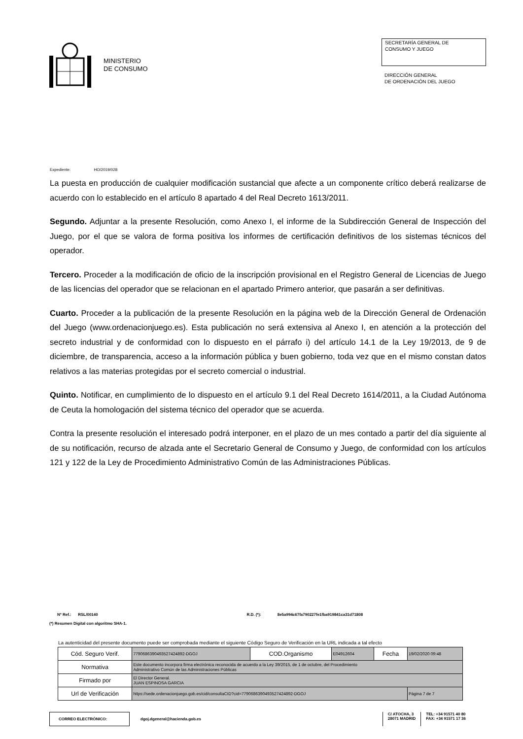MINISTERIO
DE CONSUMO
SECRETARÍA GENERAL DE
CONSUMO Y JUEGO
DIRECCIÓN GENERAL
DE ORDENACIÓN DEL JUEGO
Expediente: HO/2019/028
La puesta en producción de cualquier modificación sustancial que afecte a un componente crítico deberá realizarse de acuerdo con lo establecido en el artículo 8 apartado 4 del Real Decreto 1613/2011.
Segundo. Adjuntar a la presente Resolución, como Anexo I, el informe de la Subdirección General de Inspección del Juego, por el que se valora de forma positiva los informes de certificación definitivos de los sistemas técnicos del operador.
Tercero. Proceder a la modificación de oficio de la inscripción provisional en el Registro General de Licencias de Juego de las licencias del operador que se relacionan en el apartado Primero anterior, que pasarán a ser definitivas.
Cuarto. Proceder a la publicación de la presente Resolución en la página web de la Dirección General de Ordenación del Juego (www.ordenacionjuego.es). Esta publicación no será extensiva al Anexo I, en atención a la protección del secreto industrial y de conformidad con lo dispuesto en el párrafo i) del artículo 14.1 de la Ley 19/2013, de 9 de diciembre, de transparencia, acceso a la información pública y buen gobierno, toda vez que en el mismo constan datos relativos a las materias protegidas por el secreto comercial o industrial.
Quinto. Notificar, en cumplimiento de lo dispuesto en el artículo 9.1 del Real Decreto 1614/2011, a la Ciudad Autónoma de Ceuta la homologación del sistema técnico del operador que se acuerda.
Contra la presente resolución el interesado podrá interponer, en el plazo de un mes contado a partir del día siguiente al de su notificación, recurso de alzada ante el Secretario General de Consumo y Juego, de conformidad con los artículos 121 y 122 de la Ley de Procedimiento Administrativo Común de las Administraciones Públicas.
Nº Ref.: RSL/00140 R.D. (*): 8e5a994c67fa790227fe1fba919841ca31d71808
(*) Resumen Digital con algoritmo SHA-1.
La autenticidad del presente documento puede ser comprobada mediante el siguiente Código Seguro de Verificación en la URL indicada a tal efecto
| Cód. Seguro Verif. | 7790686390493527424892-DGOJ | COD.Organismo | E04912604 | Fecha | 19/02/2020 09:48 |
| Normativa | Este documento incorpora firma electrónica reconocida de acuerdo a la Ley 39/2015, de 1 de octubre, del Procedimiento Administrativo Común de las Administraciones Públicas | | | | |
| Firmado por | El Director General. JUAN ESPINOSA GARCIA | | | | |
| Url de Verificación | https://sede.ordenacionjuego.gob.es/cid/consultaCID?cid=7790686390493527424892-DGOJ | | | | Página 7 de 7 |
CORREO ELECTRÓNICO: dgoj.dgeneral@hacienda.gob.es
C/ ATOCHA, 3
28071 MADRID
TEL: +34 91571 40 80
FAX: +34 91571 17 36